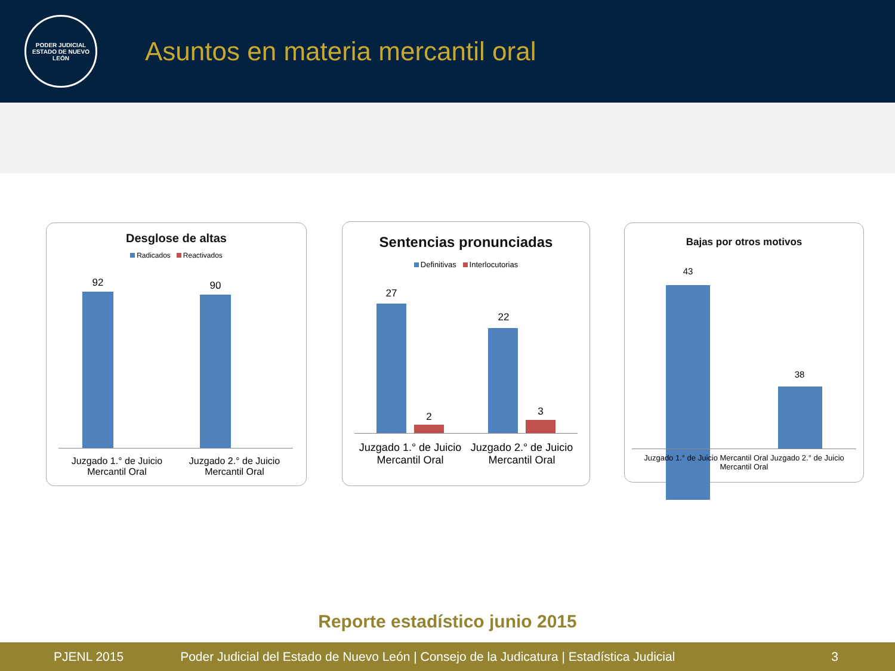PODER JUDICIAL
ESTADO DE NUEVO LEÓN
Asuntos en materia mercantil oral
Desglose de altas
Radicados Reactivados
92 90
Juzgado 1.° de Juicio Mercantil Oral
Juzgado 2.° de Juicio Mercantil Oral
Sentencias pronunciadas
Definitivas Interlocutorias
27
2
22
3
Juzgado 1.° de Juicio Mercantil Oral
Juzgado 2.° de Juicio Mercantil Oral
Bajas por otros motivos
43
38
Juzgado 1.° de Juicio Mercantil Oral Juzgado 2.° de Juicio Mercantil Oral
Reporte estadístico junio 2015
PJENL 2015 Poder Judicial del Estado de Nuevo León | Consejo de la Judicatura | Estadística Judicial 3